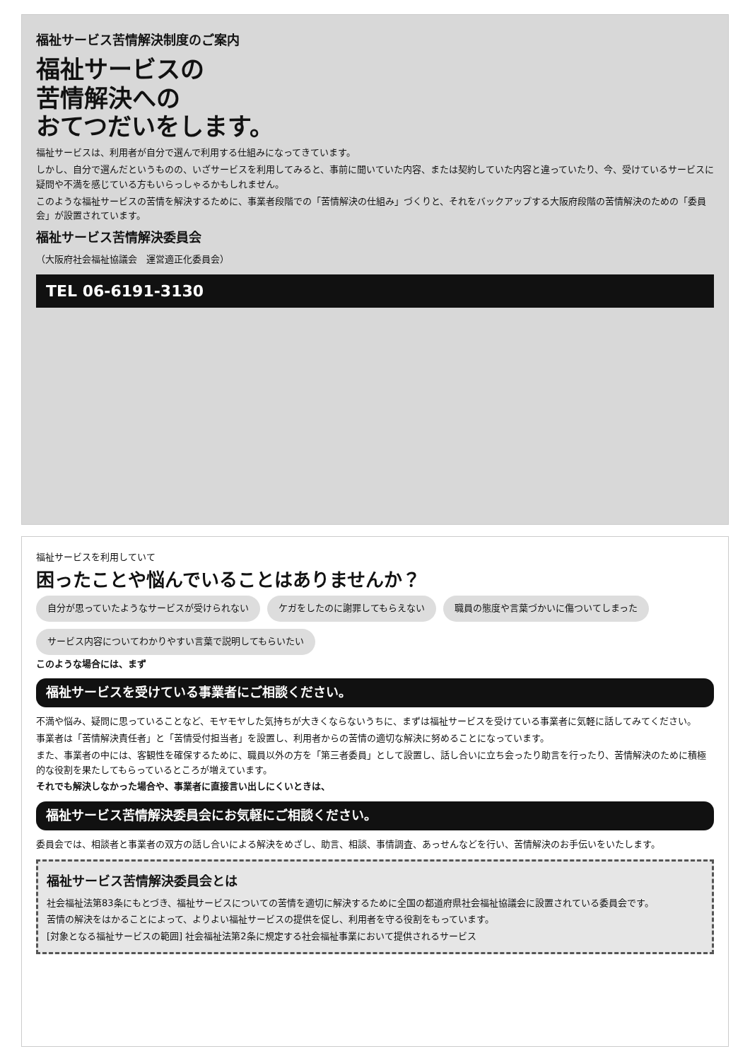福祉サービス苦情解決制度のご案内
福祉サービスの
苦情解決への
おてつだいをします。
福祉サービスは、利用者が自分で選んで利用する仕組みになってきています。
しかし、自分で選んだというものの、いざサービスを利用してみると、事前に聞いていた内容、または契約していた内容と違っていたり、今、受けているサービスに疑問や不満を感じている方もいらっしゃるかもしれません。
このような福祉サービスの苦情を解決するために、事業者段階での「苦情解決の仕組み」づくりと、それをバックアップする大阪府段階の苦情解決のための「委員会」が設置されています。
福祉サービス苦情解決委員会
（大阪府社会福祉協議会　運営適正化委員会）
TEL 06-6191-3130
福祉サービスを利用していて
困ったことや悩んでいることはありませんか？
自分が思っていたようなサービスが受けられない
ケガをしたのに謝罪してもらえない
職員の態度や言葉づかいに傷ついてしまった
サービス内容についてわかりやすい言葉で説明してもらいたい
このような場合には、まず
福祉サービスを受けている事業者にご相談ください。
不満や悩み、疑問に思っていることなど、モヤモヤした気持ちが大きくならないうちに、まずは福祉サービスを受けている事業者に気軽に話してみてください。
事業者は「苦情解決責任者」と「苦情受付担当者」を設置し、利用者からの苦情の適切な解決に努めることになっています。
また、事業者の中には、客観性を確保するために、職員以外の方を「第三者委員」として設置し、話し合いに立ち会ったり助言を行ったり、苦情解決のために積極的な役割を果たしてもらっているところが増えています。
それでも解決しなかった場合や、事業者に直接言い出しにくいときは、
福祉サービス苦情解決委員会にお気軽にご相談ください。
委員会では、相談者と事業者の双方の話し合いによる解決をめざし、助言、相談、事情調査、あっせんなどを行い、苦情解決のお手伝いをいたします。
福祉サービス苦情解決委員会とは
社会福祉法第83条にもとづき、福祉サービスについての苦情を適切に解決するために全国の都道府県社会福祉協議会に設置されている委員会です。
苦情の解決をはかることによって、よりよい福祉サービスの提供を促し、利用者を守る役割をもっています。
[対象となる福祉サービスの範囲] 社会福祉法第2条に規定する社会福祉事業において提供されるサービス